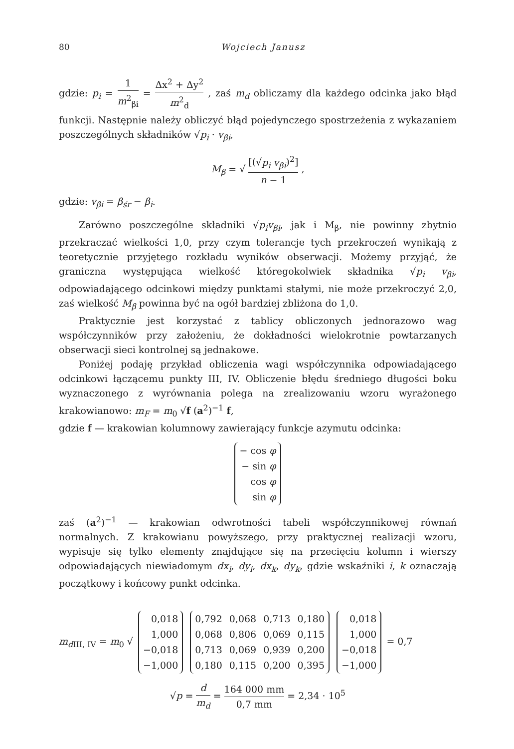80 Wojciech Janusz
gdzie: p<sub>i</sub> = 1 m<sup>2</sup><sub>βi</sub> = Δx<sup>2</sup> + Δy<sup>2</sup> m<sup>2</sup><sub>d</sub> , zaś m<sub>d</sub> obliczamy dla każdego odcinka jako błąd funkcji. Następnie należy obliczyć błąd pojedynczego spostrzeżenia z wykazaniem poszczególnych składników √p<sub>i</sub> · v<sub>βi</sub>,
M<sub>β</sub> = √ [(√p<sub>i</sub> v<sub>βi</sub>)<sup>2</sup>] n − 1 ,
gdzie: v<sub>βi</sub> = β<sub>śr</sub> − β<sub>i</sub>.
Zarówno poszczególne składniki √p<sub>i</sub>v<sub>βi</sub>, jak i M<sub>β</sub>, nie powinny zbytnio przekraczać wielkości 1,0, przy czym tolerancje tych przekroczeń wynikają z teoretycznie przyjętego rozkładu wyników obserwacji. Możemy przyjąć, że graniczna występująca wielkość któregokolwiek składnika √p<sub>i</sub> v<sub>βi</sub>, odpowiadającego odcinkowi między punktami stałymi, nie może przekroczyć 2,0, zaś wielkość M<sub>β</sub> powinna być na ogół bardziej zbliżona do 1,0.
Praktycznie jest korzystać z tablicy obliczonych jednorazowo wag współczynników przy założeniu, że dokładności wielokrotnie powtarzanych obserwacji sieci kontrolnej są jednakowe.
Poniżej podaję przykład obliczenia wagi współczynnika odpowiadającego odcinkowi łączącemu punkty III, IV. Obliczenie błędu średniego długości boku wyznaczonego z wyrównania polega na zrealizowaniu wzoru wyrażonego krakowianowo: m<sub>F</sub> = m<sub>0</sub> √f (a<sup>2</sup>)<sup>−1</sup> f,
gdzie f — krakowian kolumnowy zawierający funkcje azymutu odcinka:
| − cos φ |
| − sin φ |
| cos φ |
| sin φ |
zaś (a<sup>2</sup>)<sup>−1</sup> — krakowian odwrotności tabeli współczynnikowej równań normalnych. Z krakowianu powyższego, przy praktycznej realizacji wzoru, wypisuje się tylko elementy znajdujące się na przecięciu kolumn i wierszy odpowiadających niewiadomym dx<sub>i</sub>, dy<sub>i</sub>, dx<sub>k</sub>, dy<sub>k</sub>, gdzie wskaźniki i, k oznaczają początkowy i końcowy punkt odcinka.
m<sub>d</sub><sub>III, IV</sub> = m<sub>0</sub> √
| 0,018 |
| 1,000 |
| −0,018 |
| −1,000 |
| 0,792 | 0,068 | 0,713 | 0,180 |
| 0,068 | 0,806 | 0,069 | 0,115 |
| 0,713 | 0,069 | 0,939 | 0,200 |
| 0,180 | 0,115 | 0,200 | 0,395 |
| 0,018 |
| 1,000 |
| −0,018 |
| −1,000 |
= 0,7
√p = d m<sub>d</sub> = 164 000 mm 0,7 mm = 2,34 · 10<sup>5</sup>